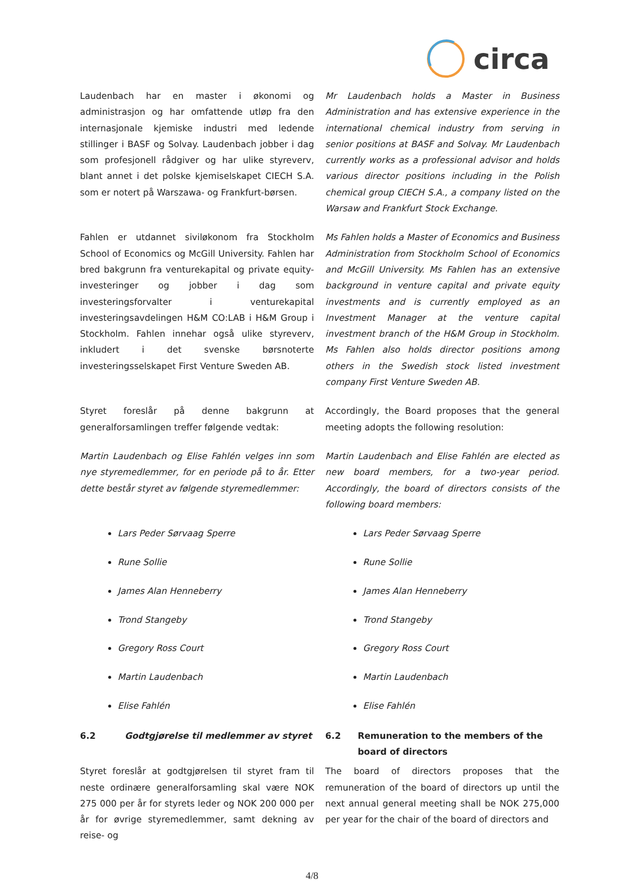circa
Laudenbach har en master i økonomi og administrasjon og har omfattende utløp fra den internasjonale kjemiske industri med ledende stillinger i BASF og Solvay. Laudenbach jobber i dag som profesjonell rådgiver og har ulike styreverv, blant annet i det polske kjemiselskapet CIECH S.A. som er notert på Warszawa- og Frankfurt-børsen.
Mr Laudenbach holds a Master in Business Administration and has extensive experience in the international chemical industry from serving in senior positions at BASF and Solvay. Mr Laudenbach currently works as a professional advisor and holds various director positions including in the Polish chemical group CIECH S.A., a company listed on the Warsaw and Frankfurt Stock Exchange.
Fahlen er utdannet siviløkonom fra Stockholm School of Economics og McGill University. Fahlen har bred bakgrunn fra venturekapital og private equity-investeringer og jobber i dag som investeringsforvalter i venturekapital investeringsavdelingen H&M CO:LAB i H&M Group i Stockholm. Fahlen innehar også ulike styreverv, inkludert i det svenske børsnoterte investeringsselskapet First Venture Sweden AB.
Ms Fahlen holds a Master of Economics and Business Administration from Stockholm School of Economics and McGill University. Ms Fahlen has an extensive background in venture capital and private equity investments and is currently employed as an Investment Manager at the venture capital investment branch of the H&M Group in Stockholm. Ms Fahlen also holds director positions among others in the Swedish stock listed investment company First Venture Sweden AB.
Styret foreslår på denne bakgrunn at generalforsamlingen treffer følgende vedtak:
Accordingly, the Board proposes that the general meeting adopts the following resolution:
Martin Laudenbach og Elise Fahlén velges inn som nye styremedlemmer, for en periode på to år. Etter dette består styret av følgende styremedlemmer:
Martin Laudenbach and Elise Fahlén are elected as new board members, for a two-year period. Accordingly, the board of directors consists of the following board members:
Lars Peder Sørvaag Sperre
Rune Sollie
James Alan Henneberry
Trond Stangeby
Gregory Ross Court
Martin Laudenbach
Elise Fahlén
Lars Peder Sørvaag Sperre
Rune Sollie
James Alan Henneberry
Trond Stangeby
Gregory Ross Court
Martin Laudenbach
Elise Fahlén
6.2 Godtgjørelse til medlemmer av styret 6.2 Remuneration to the members of the board of directors
Styret foreslår at godtgjørelsen til styret fram til neste ordinære generalforsamling skal være NOK 275 000 per år for styrets leder og NOK 200 000 per år for øvrige styremedlemmer, samt dekning av reise- og
The board of directors proposes that the remuneration of the board of directors up until the next annual general meeting shall be NOK 275,000 per year for the chair of the board of directors and
4/8